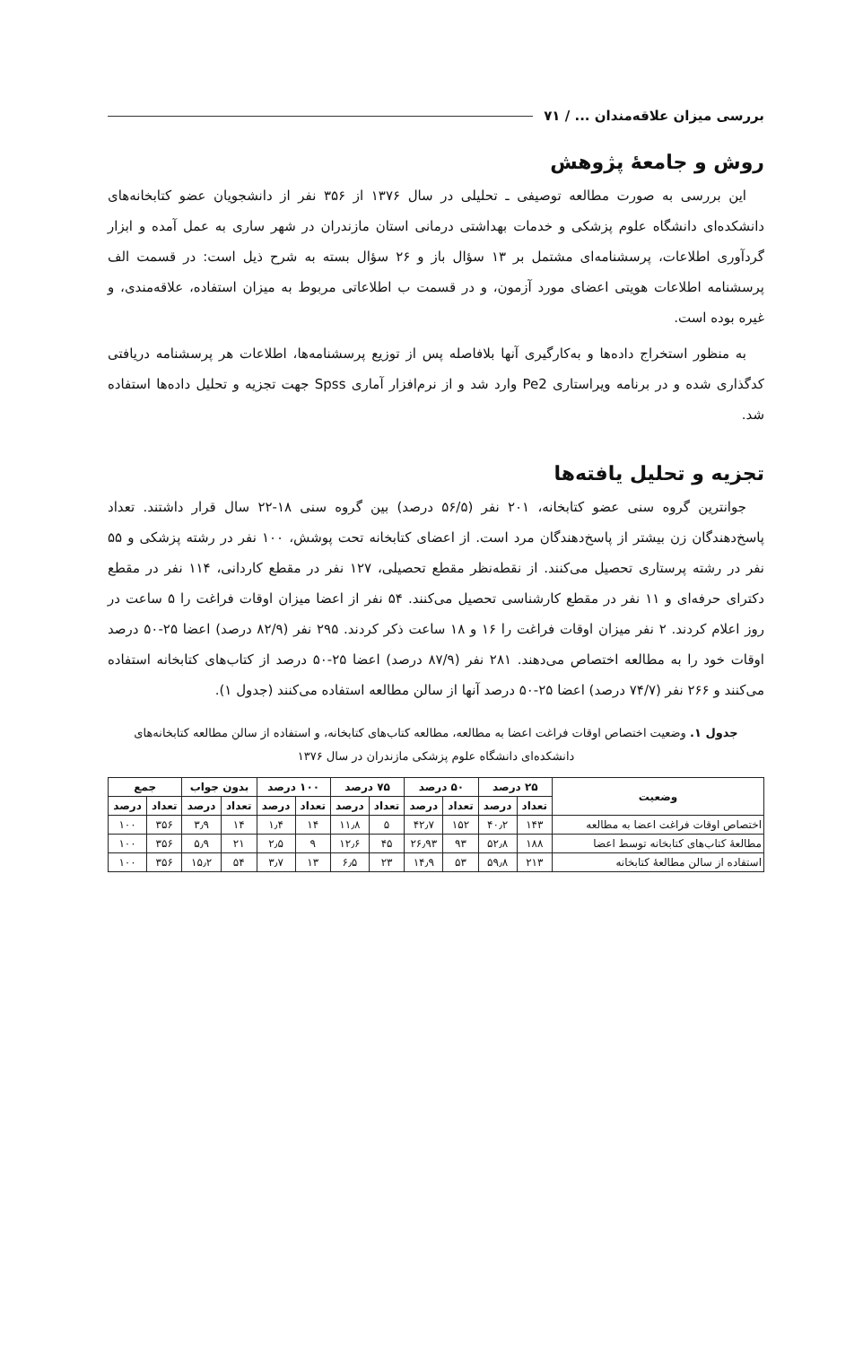بررسی میزان علاقه‌مندان ... / ۷۱
روش و جامعهٔ پژوهش
این بررسی به صورت مطالعه توصیفی ـ تحلیلی در سال ۱۳۷۶ از ۳۵۶ نفر از دانشجویان عضو کتابخانه‌های دانشکده‌ای دانشگاه علوم پزشکی و خدمات بهداشتی درمانی استان مازندران در شهر ساری به عمل آمده و ابزار گردآوری اطلاعات، پرسشنامه‌ای مشتمل بر ۱۳ سؤال باز و ۲۶ سؤال بسته به شرح ذیل است: در قسمت الف پرسشنامه اطلاعات هویتی اعضای مورد آزمون، و در قسمت ب اطلاعاتی مربوط به میزان استفاده، علاقه‌مندی، و غیره بوده است.
به منظور استخراج داده‌ها و به‌کارگیری آنها بلافاصله پس از توزیع پرسشنامه‌ها، اطلاعات هر پرسشنامه دریافتی کدگذاری شده و در برنامه ویراستاری Pe2 وارد شد و از نرم‌افزار آماری Spss جهت تجزیه و تحلیل داده‌ها استفاده شد.
تجزیه و تحلیل یافته‌ها
جوانترین گروه سنی عضو کتابخانه، ۲۰۱ نفر (۵۶/۵ درصد) بین گروه سنی ۱۸-۲۲ سال قرار داشتند. تعداد پاسخ‌دهندگان زن بیشتر از پاسخ‌دهندگان مرد است. از اعضای کتابخانه تحت پوشش، ۱۰۰ نفر در رشته پزشکی و ۵۵ نفر در رشته پرستاری تحصیل می‌کنند. از نقطه‌نظر مقطع تحصیلی، ۱۲۷ نفر در مقطع کاردانی، ۱۱۴ نفر در مقطع دکترای حرفه‌ای و ۱۱ نفر در مقطع کارشناسی تحصیل می‌کنند. ۵۴ نفر از اعضا میزان اوقات فراغت را ۵ ساعت در روز اعلام کردند. ۲ نفر میزان اوقات فراغت را ۱۶ و ۱۸ ساعت ذکر کردند. ۲۹۵ نفر (۸۲/۹ درصد) اعضا ۲۵-۵۰ درصد اوقات خود را به مطالعه اختصاص می‌دهند. ۲۸۱ نفر (۸۷/۹ درصد) اعضا ۲۵-۵۰ درصد از کتاب‌های کتابخانه استفاده می‌کنند و ۲۶۶ نفر (۷۴/۷ درصد) اعضا ۲۵-۵۰ درصد آنها از سالن مطالعه استفاده می‌کنند (جدول ۱).
جدول ۱. وضعیت اختصاص اوقات فراغت اعضا به مطالعه، مطالعه کتاب‌های کتابخانه، و استفاده از سالن مطالعه کتابخانه‌های دانشکده‌ای دانشگاه علوم پزشکی مازندران در سال ۱۳۷۶
| وضعیت | ۲۵ درصد | | ۵۰ درصد | | ۷۵ درصد | | ۱۰۰ درصد | | بدون جواب | | جمع | |
| --- | --- | --- | --- | --- | --- | --- | --- | --- | --- | --- | --- | --- |
| | تعداد | درصد | تعداد | درصد | تعداد | درصد | تعداد | درصد | تعداد | درصد | تعداد | درصد |
| اختصاص اوقات فراغت اعضا به مطالعه | ۱۴۳ | ۴۰٫۲ | ۱۵۲ | ۴۲٫۷ | ۵ | ۱۱٫۸ | ۱۴ | ۱٫۴ | ۱۴ | ۳٫۹ | ۳۵۶ | ۱۰۰ |
| مطالعهٔ کتاب‌های کتابخانه توسط اعضا | ۱۸۸ | ۵۲٫۸ | ۹۳ | ۲۶٫۹۳ | ۴۵ | ۱۲٫۶ | ۹ | ۲٫۵ | ۲۱ | ۵٫۹ | ۳۵۶ | ۱۰۰ |
| استفاده از سالن مطالعهٔ کتابخانه | ۲۱۳ | ۵۹٫۸ | ۵۳ | ۱۴٫۹ | ۲۳ | ۶٫۵ | ۱۳ | ۳٫۷ | ۵۴ | ۱۵٫۲ | ۳۵۶ | ۱۰۰ |